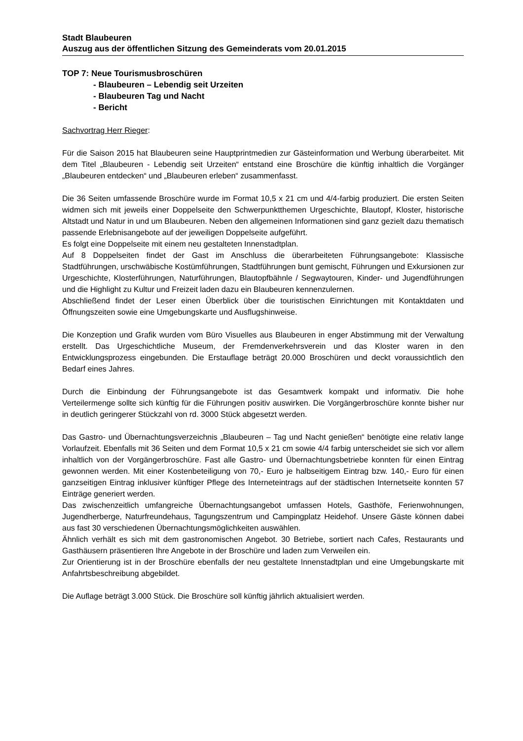Stadt Blaubeuren
Auszug aus der öffentlichen Sitzung des Gemeinderats vom 20.01.2015
TOP 7: Neue Tourismusbroschüren
- Blaubeuren – Lebendig seit Urzeiten
- Blaubeuren Tag und Nacht
- Bericht
Sachvortrag Herr Rieger:
Für die Saison 2015 hat Blaubeuren seine Hauptprintmedien zur Gästeinformation und Werbung überarbeitet. Mit dem Titel „Blaubeuren - Lebendig seit Urzeiten“ entstand eine Broschüre die künftig inhaltlich die Vorgänger „Blaubeuren entdecken“ und „Blaubeuren erleben“ zusammenfasst.
Die 36 Seiten umfassende Broschüre wurde im Format 10,5 x 21 cm und 4/4-farbig produziert. Die ersten Seiten widmen sich mit jeweils einer Doppelseite den Schwerpunktthemen Urgeschichte, Blautopf, Kloster, historische Altstadt und Natur in und um Blaubeuren. Neben den allgemeinen Informationen sind ganz gezielt dazu thematisch passende Erlebnisangebote auf der jeweiligen Doppelseite aufgeführt.
Es folgt eine Doppelseite mit einem neu gestalteten Innenstadtplan.
Auf 8 Doppelseiten findet der Gast im Anschluss die überarbeiteten Führungsangebote: Klassische Stadtführungen, urschwäbische Kostümführungen, Stadtführungen bunt gemischt, Führungen und Exkursionen zur Urgeschichte, Klosterführungen, Naturführungen, Blautopfbähnle / Segwaytouren, Kinder- und Jugendführungen und die Highlight zu Kultur und Freizeit laden dazu ein Blaubeuren kennenzulernen.
Abschließend findet der Leser einen Überblick über die touristischen Einrichtungen mit Kontaktdaten und Öffnungszeiten sowie eine Umgebungskarte und Ausflugshinweise.
Die Konzeption und Grafik wurden vom Büro Visuelles aus Blaubeuren in enger Abstimmung mit der Verwaltung erstellt. Das Urgeschichtliche Museum, der Fremdenverkehrsverein und das Kloster waren in den Entwicklungsprozess eingebunden. Die Erstauflage beträgt 20.000 Broschüren und deckt voraussichtlich den Bedarf eines Jahres.
Durch die Einbindung der Führungsangebote ist das Gesamtwerk kompakt und informativ. Die hohe Verteilermenge sollte sich künftig für die Führungen positiv auswirken. Die Vorgängerbroschüre konnte bisher nur in deutlich geringerer Stückzahl von rd. 3000 Stück abgesetzt werden.
Das Gastro- und Übernachtungsverzeichnis „Blaubeuren – Tag und Nacht genießen“ benötigte eine relativ lange Vorlaufzeit. Ebenfalls mit 36 Seiten und dem Format 10,5 x 21 cm sowie 4/4 farbig unterscheidet sie sich vor allem inhaltlich von der Vorgängerbroschüre. Fast alle Gastro- und Übernachtungsbetriebe konnten für einen Eintrag gewonnen werden. Mit einer Kostenbeteiligung von 70,- Euro je halbseitigem Eintrag bzw. 140,- Euro für einen ganzseitigen Eintrag inklusiver künftiger Pflege des Interneteintrags auf der städtischen Internetseite konnten 57 Einträge generiert werden.
Das zwischenzeitlich umfangreiche Übernachtungsangebot umfassen Hotels, Gasthöfe, Ferienwohnungen, Jugendherberge, Naturfreundehaus, Tagungszentrum und Campingplatz Heidehof. Unsere Gäste können dabei aus fast 30 verschiedenen Übernachtungsmöglichkeiten auswählen.
Ähnlich verhält es sich mit dem gastronomischen Angebot. 30 Betriebe, sortiert nach Cafes, Restaurants und Gasthäusern präsentieren Ihre Angebote in der Broschüre und laden zum Verweilen ein.
Zur Orientierung ist in der Broschüre ebenfalls der neu gestaltete Innenstadtplan und eine Umgebungskarte mit Anfahrtsbeschreibung abgebildet.
Die Auflage beträgt 3.000 Stück. Die Broschüre soll künftig jährlich aktualisiert werden.